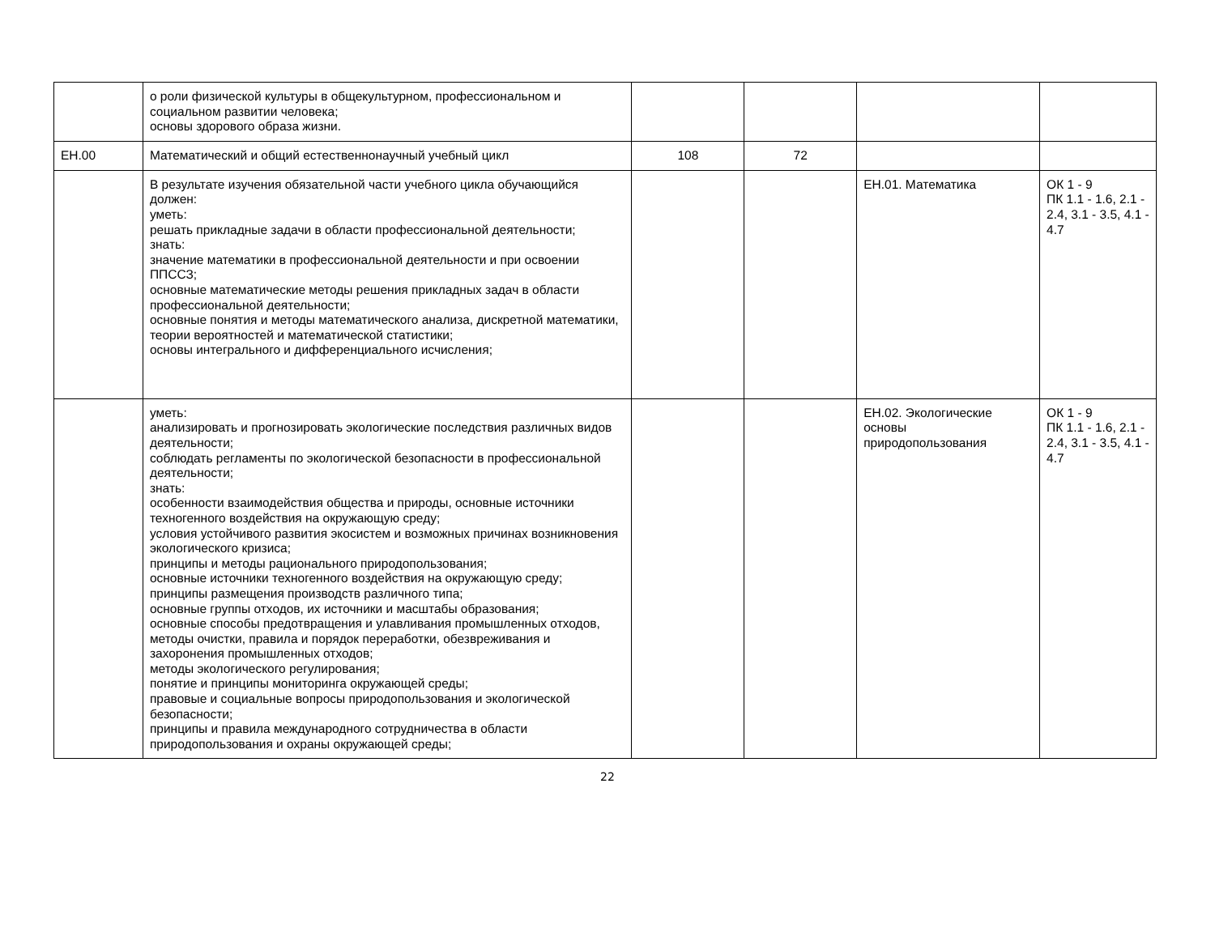| | о роли физической культуры в общекультурном, профессиональном и социальном развитии человека; основы здорового образа жизни. | | | | |
| ЕН.00 | Математический и общий естественнонаучный учебный цикл | 108 | 72 | | |
| | В результате изучения обязательной части учебного цикла обучающийся должен: уметь: решать прикладные задачи в области профессиональной деятельности; знать: значение математики в профессиональной деятельности и при освоении ППССЗ; основные математические методы решения прикладных задач в области профессиональной деятельности; основные понятия и методы математического анализа, дискретной математики, теории вероятностей и математической статистики; основы интегрального и дифференциального исчисления; | | | ЕН.01. Математика | ОК 1 - 9 ПК 1.1 - 1.6, 2.1 - 2.4, 3.1 - 3.5, 4.1 - 4.7 |
| | уметь: анализировать и прогнозировать экологические последствия различных видов деятельности; соблюдать регламенты по экологической безопасности в профессиональной деятельности; знать: особенности взаимодействия общества и природы, основные источники техногенного воздействия на окружающую среду; условия устойчивого развития экосистем и возможных причинах возникновения экологического кризиса; принципы и методы рационального природопользования; основные источники техногенного воздействия на окружающую среду; принципы размещения производств различного типа; основные группы отходов, их источники и масштабы образования; основные способы предотвращения и улавливания промышленных отходов, методы очистки, правила и порядок переработки, обезвреживания и захоронения промышленных отходов; методы экологического регулирования; понятие и принципы мониторинга окружающей среды; правовые и социальные вопросы природопользования и экологической безопасности; принципы и правила международного сотрудничества в области природопользования и охраны окружающей среды; | | | ЕН.02. Экологические основы природопользования | ОК 1 - 9 ПК 1.1 - 1.6, 2.1 - 2.4, 3.1 - 3.5, 4.1 - 4.7 |
22